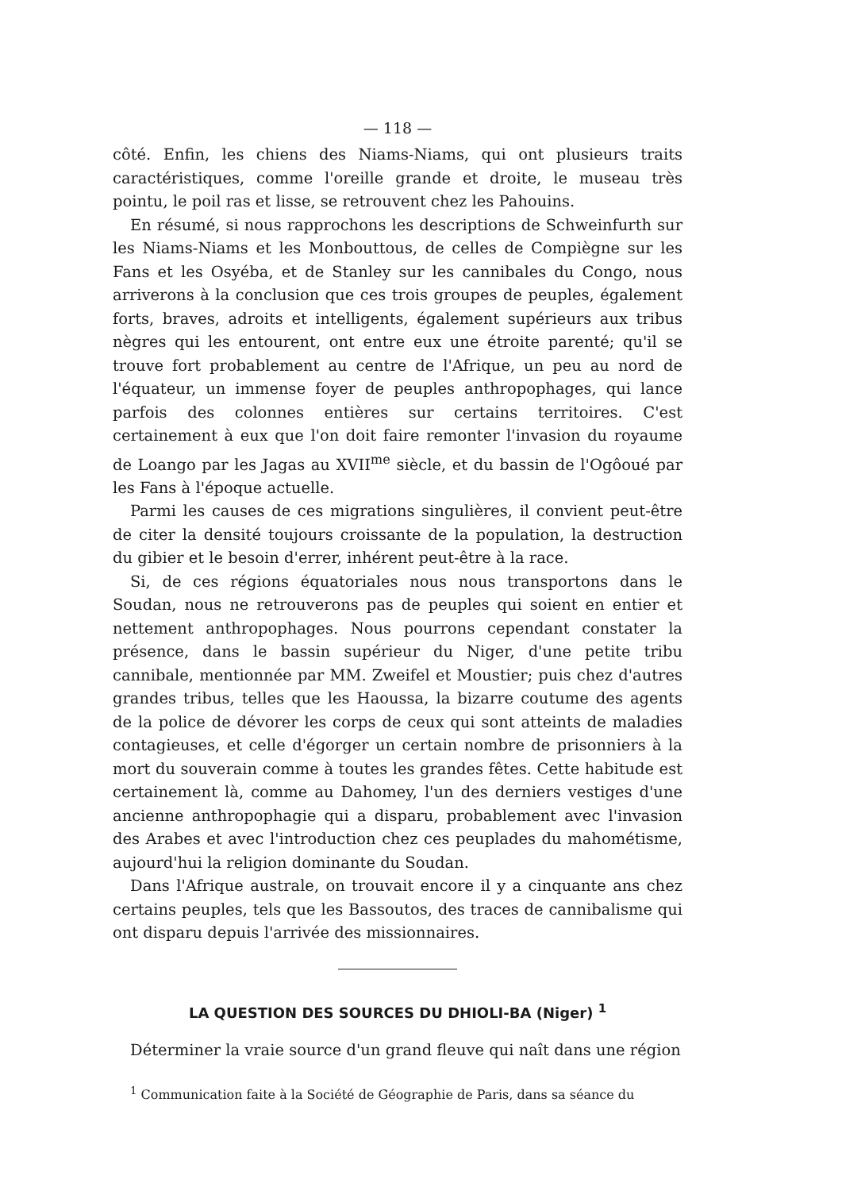— 118 —
côté. Enfin, les chiens des Niams-Niams, qui ont plusieurs traits caractéristiques, comme l'oreille grande et droite, le museau très pointu, le poil ras et lisse, se retrouvent chez les Pahouins.
En résumé, si nous rapprochons les descriptions de Schweinfurth sur les Niams-Niams et les Monbouttous, de celles de Compiègne sur les Fans et les Osyéba, et de Stanley sur les cannibales du Congo, nous arriverons à la conclusion que ces trois groupes de peuples, également forts, braves, adroits et intelligents, également supérieurs aux tribus nègres qui les entourent, ont entre eux une étroite parenté; qu'il se trouve fort probablement au centre de l'Afrique, un peu au nord de l'équateur, un immense foyer de peuples anthropophages, qui lance parfois des colonnes entières sur certains territoires. C'est certainement à eux que l'on doit faire remonter l'invasion du royaume de Loango par les Jagas au XVII<sup>me</sup> siècle, et du bassin de l'Ogôoué par les Fans à l'époque actuelle.
Parmi les causes de ces migrations singulières, il convient peut-être de citer la densité toujours croissante de la population, la destruction du gibier et le besoin d'errer, inhérent peut-être à la race.
Si, de ces régions équatoriales nous nous transportons dans le Soudan, nous ne retrouverons pas de peuples qui soient en entier et nettement anthropophages. Nous pourrons cependant constater la présence, dans le bassin supérieur du Niger, d'une petite tribu cannibale, mentionnée par MM. Zweifel et Moustier; puis chez d'autres grandes tribus, telles que les Haoussa, la bizarre coutume des agents de la police de dévorer les corps de ceux qui sont atteints de maladies contagieuses, et celle d'égorger un certain nombre de prisonniers à la mort du souverain comme à toutes les grandes fêtes. Cette habitude est certainement là, comme au Dahomey, l'un des derniers vestiges d'une ancienne anthropophagie qui a disparu, probablement avec l'invasion des Arabes et avec l'introduction chez ces peuplades du mahométisme, aujourd'hui la religion dominante du Soudan.
Dans l'Afrique australe, on trouvait encore il y a cinquante ans chez certains peuples, tels que les Bassoutos, des traces de cannibalisme qui ont disparu depuis l'arrivée des missionnaires.
LA QUESTION DES SOURCES DU DHIOLI-BA (Niger) <sup>1</sup>
Déterminer la vraie source d'un grand fleuve qui naît dans une région
<sup>1</sup> Communication faite à la Société de Géographie de Paris, dans sa séance du